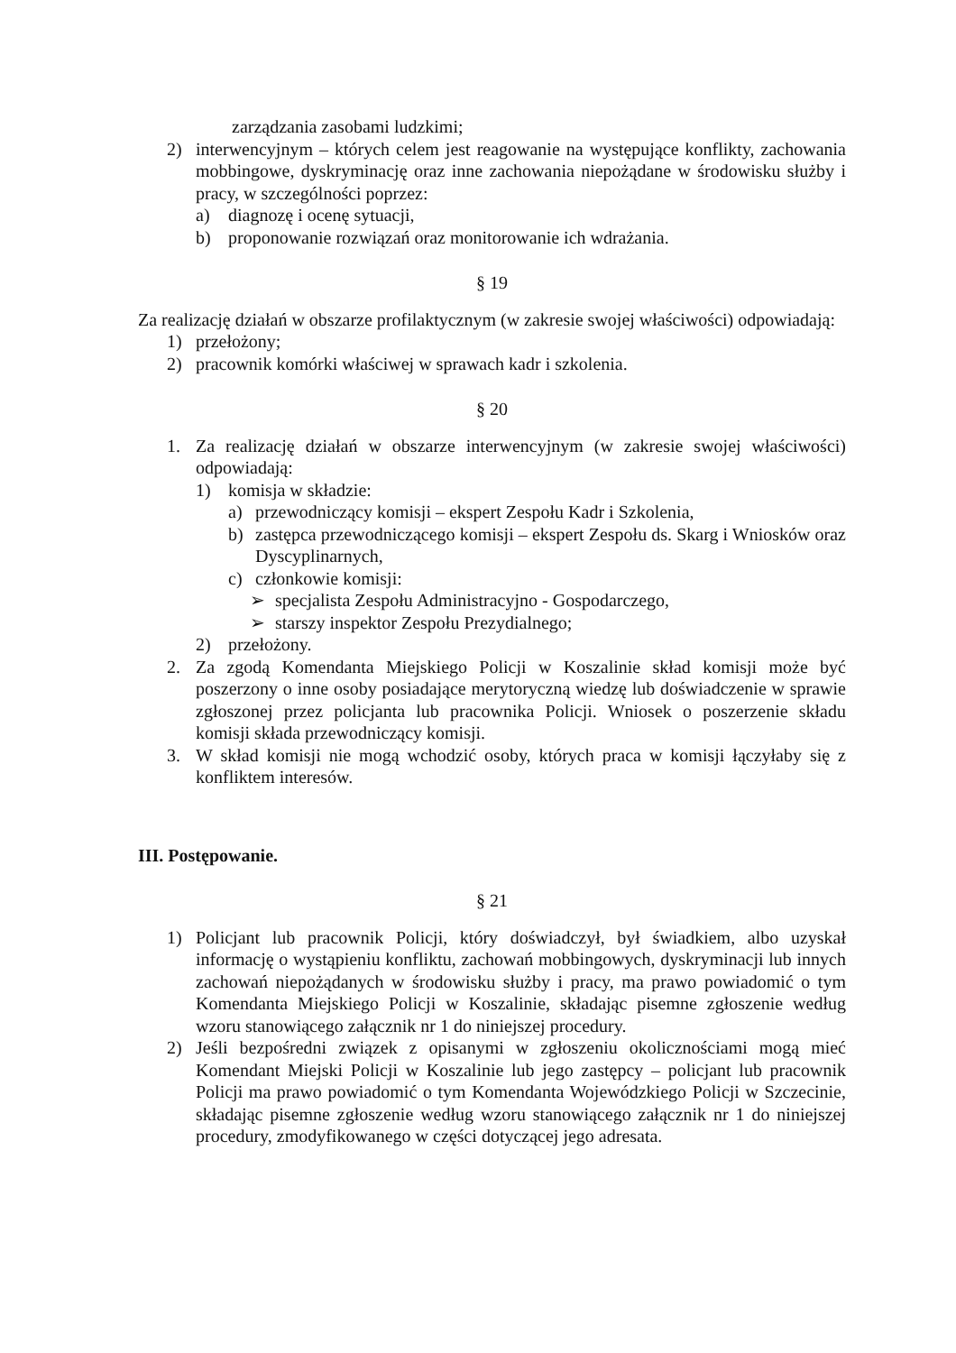zarządzania zasobami ludzkimi;
2) interwencyjnym – których celem jest reagowanie na występujące konflikty, zachowania mobbingowe, dyskryminację oraz inne zachowania niepożądane w środowisku służby i pracy, w szczególności poprzez:
a) diagnozę i ocenę sytuacji,
b) proponowanie rozwiązań oraz monitorowanie ich wdrażania.
§ 19
Za realizację działań w obszarze profilaktycznym (w zakresie swojej właściwości) odpowiadają:
1) przełożony;
2) pracownik komórki właściwej w sprawach kadr i szkolenia.
§ 20
1. Za realizację działań w obszarze interwencyjnym (w zakresie swojej właściwości) odpowiadają:
1) komisja w składzie:
a) przewodniczący komisji – ekspert Zespołu Kadr i Szkolenia,
b) zastępca przewodniczącego komisji – ekspert Zespołu ds. Skarg i Wniosków oraz Dyscyplinarnych,
c) członkowie komisji:
➢ specjalista Zespołu Administracyjno - Gospodarczego,
➢ starszy inspektor Zespołu Prezydialnego;
2) przełożony.
2. Za zgodą Komendanta Miejskiego Policji w Koszalinie skład komisji może być poszerzony o inne osoby posiadające merytoryczną wiedzę lub doświadczenie w sprawie zgłoszonej przez policjanta lub pracownika Policji. Wniosek o poszerzenie składu komisji składa przewodniczący komisji.
3. W skład komisji nie mogą wchodzić osoby, których praca w komisji łączyłaby się z konfliktem interesów.
III. Postępowanie.
§ 21
1) Policjant lub pracownik Policji, który doświadczył, był świadkiem, albo uzyskał informację o wystąpieniu konfliktu, zachowań mobbingowych, dyskryminacji lub innych zachowań niepożądanych w środowisku służby i pracy, ma prawo powiadomić o tym Komendanta Miejskiego Policji w Koszalinie, składając pisemne zgłoszenie według wzoru stanowiącego załącznik nr 1 do niniejszej procedury.
2) Jeśli bezpośredni związek z opisanymi w zgłoszeniu okolicznościami mogą mieć Komendant Miejski Policji w Koszalinie lub jego zastępcy – policjant lub pracownik Policji ma prawo powiadomić o tym Komendanta Wojewódzkiego Policji w Szczecinie, składając pisemne zgłoszenie według wzoru stanowiącego załącznik nr 1 do niniejszej procedury, zmodyfikowanego w części dotyczącej jego adresata.